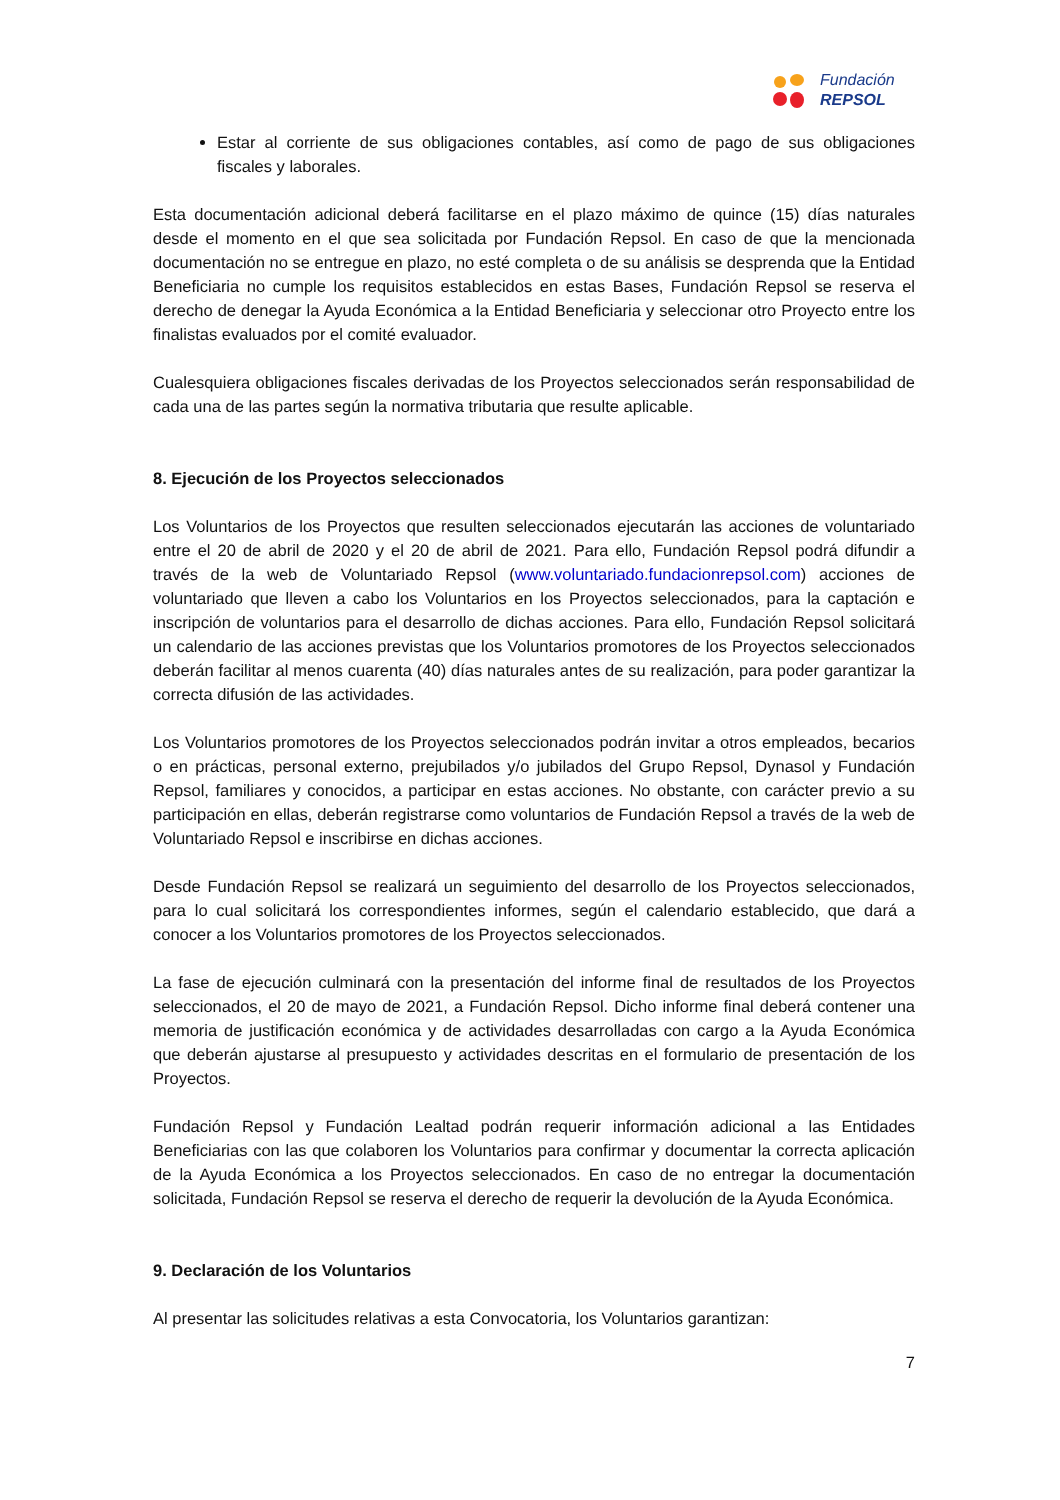Fundación
REPSOL
Estar al corriente de sus obligaciones contables, así como de pago de sus obligaciones fiscales y laborales.
Esta documentación adicional deberá facilitarse en el plazo máximo de quince (15) días naturales desde el momento en el que sea solicitada por Fundación Repsol. En caso de que la mencionada documentación no se entregue en plazo, no esté completa o de su análisis se desprenda que la Entidad Beneficiaria no cumple los requisitos establecidos en estas Bases, Fundación Repsol se reserva el derecho de denegar la Ayuda Económica a la Entidad Beneficiaria y seleccionar otro Proyecto entre los finalistas evaluados por el comité evaluador.
Cualesquiera obligaciones fiscales derivadas de los Proyectos seleccionados serán responsabilidad de cada una de las partes según la normativa tributaria que resulte aplicable.
8. Ejecución de los Proyectos seleccionados
Los Voluntarios de los Proyectos que resulten seleccionados ejecutarán las acciones de voluntariado entre el 20 de abril de 2020 y el 20 de abril de 2021. Para ello, Fundación Repsol podrá difundir a través de la web de Voluntariado Repsol (www.voluntariado.fundacionrepsol.com) acciones de voluntariado que lleven a cabo los Voluntarios en los Proyectos seleccionados, para la captación e inscripción de voluntarios para el desarrollo de dichas acciones. Para ello, Fundación Repsol solicitará un calendario de las acciones previstas que los Voluntarios promotores de los Proyectos seleccionados deberán facilitar al menos cuarenta (40) días naturales antes de su realización, para poder garantizar la correcta difusión de las actividades.
Los Voluntarios promotores de los Proyectos seleccionados podrán invitar a otros empleados, becarios o en prácticas, personal externo, prejubilados y/o jubilados del Grupo Repsol, Dynasol y Fundación Repsol, familiares y conocidos, a participar en estas acciones. No obstante, con carácter previo a su participación en ellas, deberán registrarse como voluntarios de Fundación Repsol a través de la web de Voluntariado Repsol e inscribirse en dichas acciones.
Desde Fundación Repsol se realizará un seguimiento del desarrollo de los Proyectos seleccionados, para lo cual solicitará los correspondientes informes, según el calendario establecido, que dará a conocer a los Voluntarios promotores de los Proyectos seleccionados.
La fase de ejecución culminará con la presentación del informe final de resultados de los Proyectos seleccionados, el 20 de mayo de 2021, a Fundación Repsol. Dicho informe final deberá contener una memoria de justificación económica y de actividades desarrolladas con cargo a la Ayuda Económica que deberán ajustarse al presupuesto y actividades descritas en el formulario de presentación de los Proyectos.
Fundación Repsol y Fundación Lealtad podrán requerir información adicional a las Entidades Beneficiarias con las que colaboren los Voluntarios para confirmar y documentar la correcta aplicación de la Ayuda Económica a los Proyectos seleccionados. En caso de no entregar la documentación solicitada, Fundación Repsol se reserva el derecho de requerir la devolución de la Ayuda Económica.
9. Declaración de los Voluntarios
Al presentar las solicitudes relativas a esta Convocatoria, los Voluntarios garantizan:
7